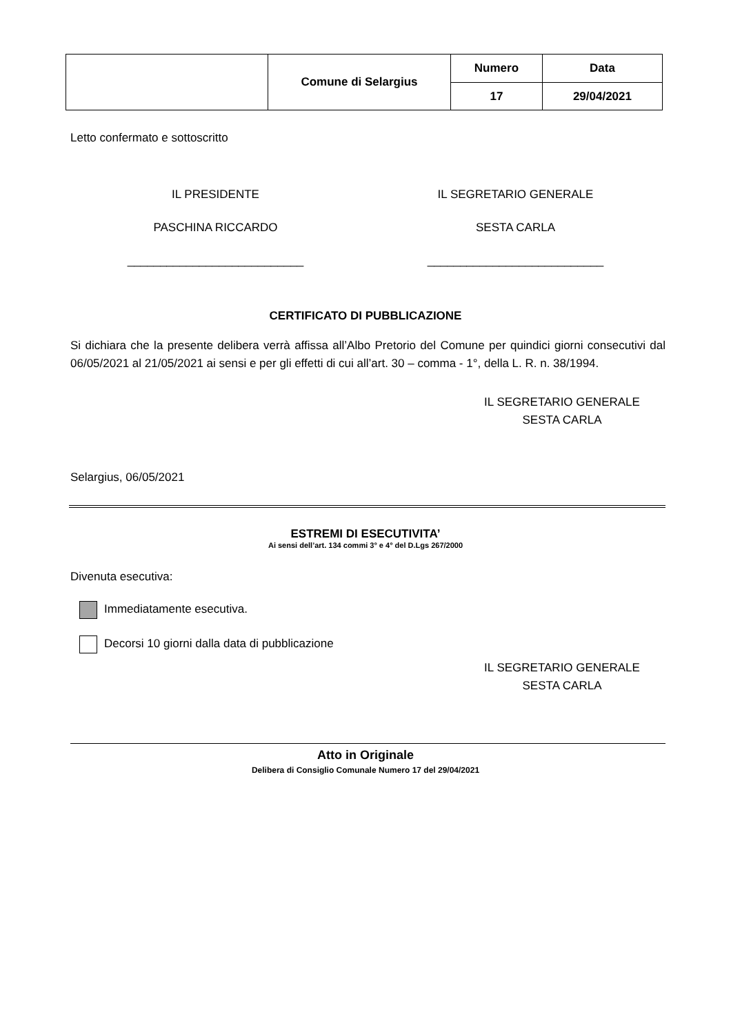| | Comune di Selargius | Numero | Data |
| | | 17 | 29/04/2021 |
Letto confermato e sottoscritto
IL PRESIDENTE IL SEGRETARIO GENERALE
PASCHINA RICCARDO SESTA CARLA
___________________________ ___________________________
CERTIFICATO DI PUBBLICAZIONE
Si dichiara che la presente delibera verrà affissa all’Albo Pretorio del Comune per quindici giorni consecutivi dal 06/05/2021 al 21/05/2021 ai sensi e per gli effetti di cui all’art. 30 – comma - 1°, della L. R. n. 38/1994.
IL SEGRETARIO GENERALE
SESTA CARLA
Selargius, 06/05/2021
ESTREMI DI ESECUTIVITA’
Ai sensi dell’art. 134 commi 3° e 4° del D.Lgs 267/2000
Divenuta esecutiva:
Immediatamente esecutiva.
Decorsi 10 giorni dalla data di pubblicazione
IL SEGRETARIO GENERALE
SESTA CARLA
Atto in Originale
Delibera di Consiglio Comunale Numero 17 del 29/04/2021